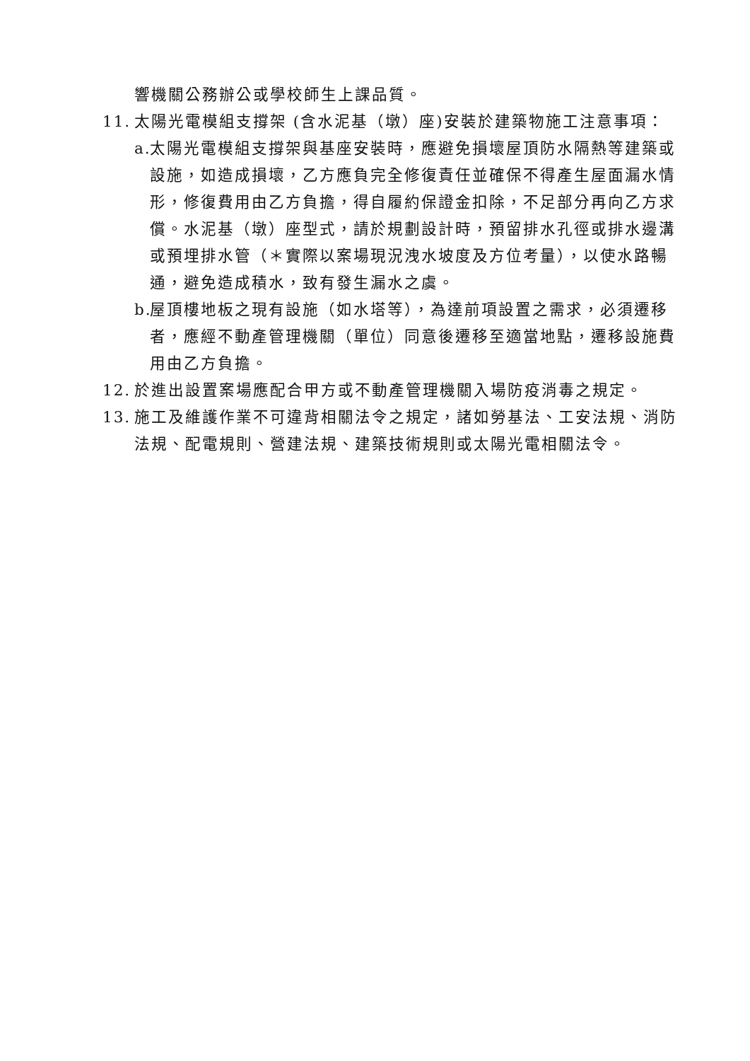響機關公務辦公或學校師生上課品質。
11. 太陽光電模組支撐架 (含水泥基（墩）座)安裝於建築物施工注意事項：
a. 太陽光電模組支撐架與基座安裝時，應避免損壞屋頂防水隔熱等建築或設施，如造成損壞，乙方應負完全修復責任並確保不得產生屋面漏水情形，修復費用由乙方負擔，得自履約保證金扣除，不足部分再向乙方求償。水泥基（墩）座型式，請於規劃設計時，預留排水孔徑或排水邊溝或預埋排水管（＊實際以案場現況洩水坡度及方位考量），以使水路暢通，避免造成積水，致有發生漏水之虞。
b. 屋頂樓地板之現有設施（如水塔等），為達前項設置之需求，必須遷移者，應經不動產管理機關（單位）同意後遷移至適當地點，遷移設施費用由乙方負擔。
12. 於進出設置案場應配合甲方或不動產管理機關入場防疫消毒之規定。
13. 施工及維護作業不可違背相關法令之規定，諸如勞基法、工安法規、消防法規、配電規則、營建法規、建築技術規則或太陽光電相關法令。